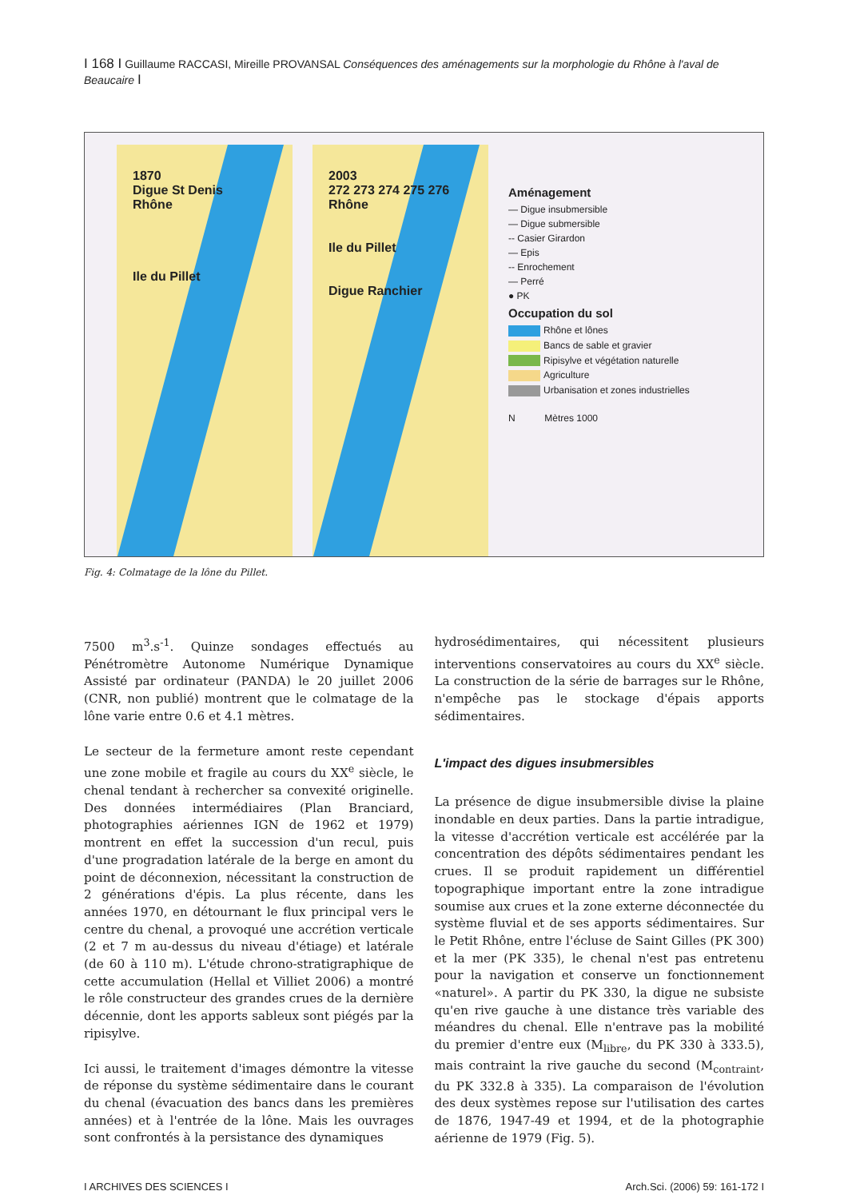I 168 I Guillaume RACCASI, Mireille PROVANSAL Conséquences des aménagements sur la morphologie du Rhône à l'aval de Beaucaire I
1870
Digue St Denis
Rhône
Ile du Pillet
2003
272 273 274 275 276
Rhône
Ile du Pillet
Digue Ranchier
Aménagement
— Digue insubmersible
— Digue submersible
-- Casier Girardon
— Epis
-- Enrochement
— Perré
● PK
Occupation du sol
Rhône et lônes
Bancs de sable et gravier
Ripisylve et végétation naturelle
Agriculture
Urbanisation et zones industrielles
N Mètres 1000
Fig. 4: Colmatage de la lône du Pillet.
7500 m<sup>3</sup>.s<sup>-1</sup>. Quinze sondages effectués au Pénétromètre Autonome Numérique Dynamique Assisté par ordinateur (PANDA) le 20 juillet 2006 (CNR, non publié) montrent que le colmatage de la lône varie entre 0.6 et 4.1 mètres.
Le secteur de la fermeture amont reste cependant une zone mobile et fragile au cours du XX<sup>e</sup> siècle, le chenal tendant à rechercher sa convexité originelle. Des données intermédiaires (Plan Branciard, photographies aériennes IGN de 1962 et 1979) montrent en effet la succession d'un recul, puis d'une progradation latérale de la berge en amont du point de déconnexion, nécessitant la construction de 2 générations d'épis. La plus récente, dans les années 1970, en détournant le flux principal vers le centre du chenal, a provoqué une accrétion verticale (2 et 7 m au-dessus du niveau d'étiage) et latérale (de 60 à 110 m). L'étude chrono-stratigraphique de cette accumulation (Hellal et Villiet 2006) a montré le rôle constructeur des grandes crues de la dernière décennie, dont les apports sableux sont piégés par la ripisylve.
Ici aussi, le traitement d'images démontre la vitesse de réponse du système sédimentaire dans le courant du chenal (évacuation des bancs dans les premières années) et à l'entrée de la lône. Mais les ouvrages sont confrontés à la persistance des dynamiques
hydrosédimentaires, qui nécessitent plusieurs interventions conservatoires au cours du XX<sup>e</sup> siècle. La construction de la série de barrages sur le Rhône, n'empêche pas le stockage d'épais apports sédimentaires.
L'impact des digues insubmersibles
La présence de digue insubmersible divise la plaine inondable en deux parties. Dans la partie intradigue, la vitesse d'accrétion verticale est accélérée par la concentration des dépôts sédimentaires pendant les crues. Il se produit rapidement un différentiel topographique important entre la zone intradigue soumise aux crues et la zone externe déconnectée du système fluvial et de ses apports sédimentaires. Sur le Petit Rhône, entre l'écluse de Saint Gilles (PK 300) et la mer (PK 335), le chenal n'est pas entretenu pour la navigation et conserve un fonctionnement «naturel». A partir du PK 330, la digue ne subsiste qu'en rive gauche à une distance très variable des méandres du chenal. Elle n'entrave pas la mobilité du premier d'entre eux (M<sub>libre</sub>, du PK 330 à 333.5), mais contraint la rive gauche du second (M<sub>contraint</sub>, du PK 332.8 à 335). La comparaison de l'évolution des deux systèmes repose sur l'utilisation des cartes de 1876, 1947-49 et 1994, et de la photographie aérienne de 1979 (Fig. 5).
I ARCHIVES DES SCIENCES I Arch.Sci. (2006) 59: 161-172 I